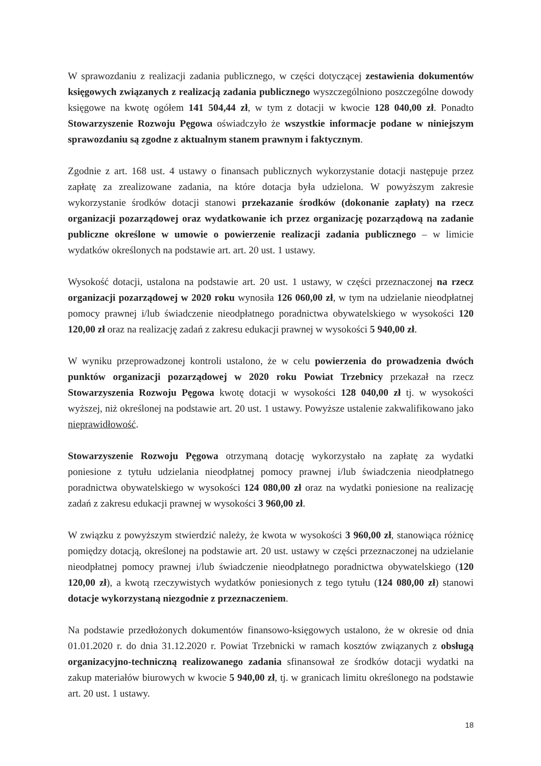W sprawozdaniu z realizacji zadania publicznego, w części dotyczącej zestawienia dokumentów księgowych związanych z realizacją zadania publicznego wyszczególniono poszczególne dowody księgowe na kwotę ogółem 141 504,44 zł, w tym z dotacji w kwocie 128 040,00 zł. Ponadto Stowarzyszenie Rozwoju Pęgowa oświadczyło że wszystkie informacje podane w niniejszym sprawozdaniu są zgodne z aktualnym stanem prawnym i faktycznym.
Zgodnie z art. 168 ust. 4 ustawy o finansach publicznych wykorzystanie dotacji następuje przez zapłatę za zrealizowane zadania, na które dotacja była udzielona. W powyższym zakresie wykorzystanie środków dotacji stanowi przekazanie środków (dokonanie zapłaty) na rzecz organizacji pozarządowej oraz wydatkowanie ich przez organizację pozarządową na zadanie publiczne określone w umowie o powierzenie realizacji zadania publicznego – w limicie wydatków określonych na podstawie art. art. 20 ust. 1 ustawy.
Wysokość dotacji, ustalona na podstawie art. 20 ust. 1 ustawy, w części przeznaczonej na rzecz organizacji pozarządowej w 2020 roku wynosiła 126 060,00 zł, w tym na udzielanie nieodpłatnej pomocy prawnej i/lub świadczenie nieodpłatnego poradnictwa obywatelskiego w wysokości 120 120,00 zł oraz na realizację zadań z zakresu edukacji prawnej w wysokości 5 940,00 zł.
W wyniku przeprowadzonej kontroli ustalono, że w celu powierzenia do prowadzenia dwóch punktów organizacji pozarządowej w 2020 roku Powiat Trzebnicy przekazał na rzecz Stowarzyszenia Rozwoju Pęgowa kwotę dotacji w wysokości 128 040,00 zł tj. w wysokości wyższej, niż określonej na podstawie art. 20 ust. 1 ustawy. Powyższe ustalenie zakwalifikowano jako nieprawidłowość.
Stowarzyszenie Rozwoju Pęgowa otrzymaną dotację wykorzystało na zapłatę za wydatki poniesione z tytułu udzielania nieodpłatnej pomocy prawnej i/lub świadczenia nieodpłatnego poradnictwa obywatelskiego w wysokości 124 080,00 zł oraz na wydatki poniesione na realizację zadań z zakresu edukacji prawnej w wysokości 3 960,00 zł.
W związku z powyższym stwierdzić należy, że kwota w wysokości 3 960,00 zł, stanowiąca różnicę pomiędzy dotacją, określonej na podstawie art. 20 ust. ustawy w części przeznaczonej na udzielanie nieodpłatnej pomocy prawnej i/lub świadczenie nieodpłatnego poradnictwa obywatelskiego (120 120,00 zł), a kwotą rzeczywistych wydatków poniesionych z tego tytułu (124 080,00 zł) stanowi dotacje wykorzystaną niezgodnie z przeznaczeniem.
Na podstawie przedłożonych dokumentów finansowo-księgowych ustalono, że w okresie od dnia 01.01.2020 r. do dnia 31.12.2020 r. Powiat Trzebnicki w ramach kosztów związanych z obsługą organizacyjno-techniczną realizowanego zadania sfinansował ze środków dotacji wydatki na zakup materiałów biurowych w kwocie 5 940,00 zł, tj. w granicach limitu określonego na podstawie art. 20 ust. 1 ustawy.
18